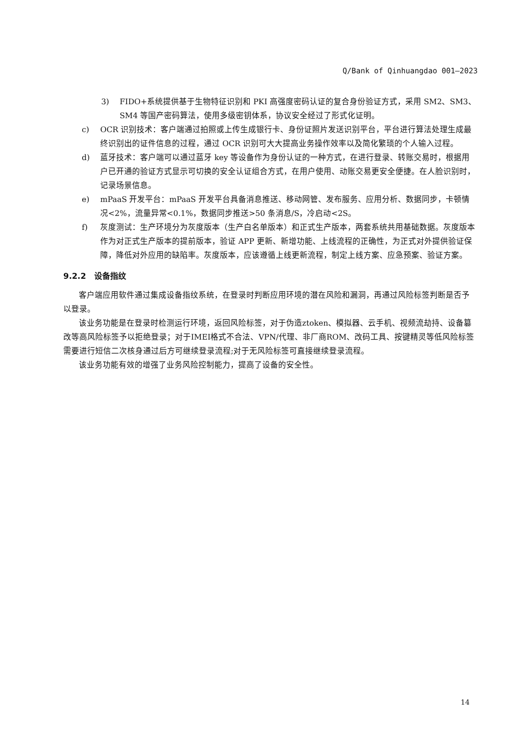Q/Bank of Qinhuangdao 001—2023
3) FIDO+系统提供基于生物特征识别和 PKI 高强度密码认证的复合身份验证方式，采用 SM2、SM3、SM4 等国产密码算法，使用多级密钥体系，协议安全经过了形式化证明。
c) OCR 识别技术：客户端通过拍照或上传生成银行卡、身份证照片发送识别平台，平台进行算法处理生成最终识别出的证件信息的过程，通过 OCR 识别可大大提高业务操作效率以及简化繁琐的个人输入过程。
d) 蓝牙技术：客户端可以通过蓝牙 key 等设备作为身份认证的一种方式，在进行登录、转账交易时，根据用户已开通的验证方式显示可切换的安全认证组合方式，在用户使用、动账交易更安全便捷。在人脸识别时，记录场景信息。
e) mPaaS 开发平台：mPaaS 开发平台具备消息推送、移动网管、发布服务、应用分析、数据同步，卡顿情况<2%，流量异常<0.1%，数据同步推送>50 条消息/S，冷启动<2S。
f) 灰度测试：生产环境分为灰度版本（生产白名单版本）和正式生产版本，两套系统共用基础数据。灰度版本作为对正式生产版本的提前版本，验证 APP 更新、新增功能、上线流程的正确性，为正式对外提供验证保障，降低对外应用的缺陷率。灰度版本，应该遵循上线更新流程，制定上线方案、应急预案、验证方案。
9.2.2　设备指纹
客户端应用软件通过集成设备指纹系统，在登录时判断应用环境的潜在风险和漏洞，再通过风险标签判断是否予以登录。
该业务功能是在登录时检测运行环境，返回风险标签，对于伪造ztoken、模拟器、云手机、视频流劫持、设备篡改等高风险标签予以拒绝登录；对于IMEI格式不合法、VPN/代理、非厂商ROM、改码工具、按键精灵等低风险标签需要进行短信二次核身通过后方可继续登录流程;对于无风险标签可直接继续登录流程。
该业务功能有效的增强了业务风险控制能力，提高了设备的安全性。
14